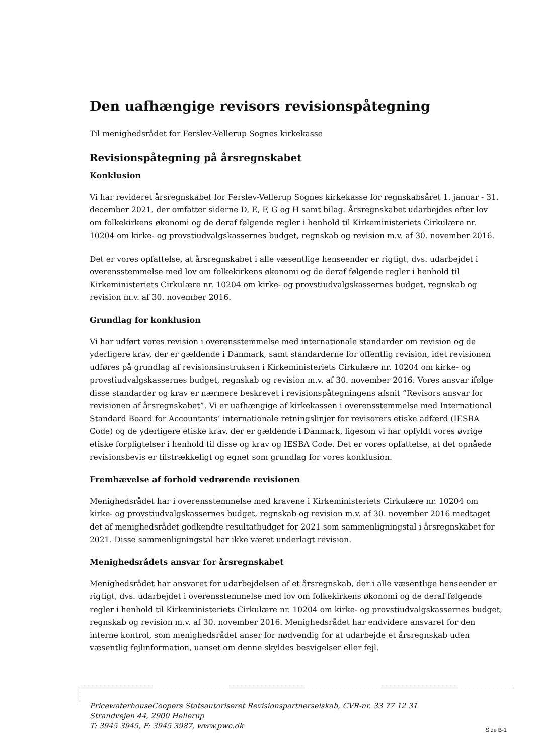Den uafhængige revisors revisionspåtegning
Til menighedsrådet for Ferslev-Vellerup Sognes kirkekasse
Revisionspåtegning på årsregnskabet
Konklusion
Vi har revideret årsregnskabet for Ferslev-Vellerup Sognes kirkekasse for regnskabsåret 1. januar - 31. december 2021, der omfatter siderne D, E, F, G og H samt bilag. Årsregnskabet udarbejdes efter lov om folkekirkens økonomi og de deraf følgende regler i henhold til Kirkeministeriets Cirkulære nr. 10204 om kirke- og provstiudvalgskassernes budget, regnskab og revision m.v. af 30. november 2016.
Det er vores opfattelse, at årsregnskabet i alle væsentlige henseender er rigtigt, dvs. udarbejdet i overensstemmelse med lov om folkekirkens økonomi og de deraf følgende regler i henhold til Kirkeministeriets Cirkulære nr. 10204 om kirke- og provstiudvalgskassernes budget, regnskab og revision m.v. af 30. november 2016.
Grundlag for konklusion
Vi har udført vores revision i overensstemmelse med internationale standarder om revision og de yderligere krav, der er gældende i Danmark, samt standarderne for offentlig revision, idet revisionen udføres på grundlag af revisionsinstruksen i Kirkeministeriets Cirkulære nr. 10204 om kirke- og provstiudvalgskassernes budget, regnskab og revision m.v. af 30. november 2016. Vores ansvar ifølge disse standarder og krav er nærmere beskrevet i revisionspåtegningens afsnit ”Revisors ansvar for revisionen af årsregnskabet”. Vi er uafhængige af kirkekassen i overensstemmelse med International Standard Board for Accountants’ internationale retningslinjer for revisorers etiske adfærd (IESBA Code) og de yderligere etiske krav, der er gældende i Danmark, ligesom vi har opfyldt vores øvrige etiske forpligtelser i henhold til disse og krav og IESBA Code. Det er vores opfattelse, at det opnåede revisionsbevis er tilstrækkeligt og egnet som grundlag for vores konklusion.
Fremhævelse af forhold vedrørende revisionen
Menighedsrådet har i overensstemmelse med kravene i Kirkeministeriets Cirkulære nr. 10204 om kirke- og provstiudvalgskassernes budget, regnskab og revision m.v. af 30. november 2016 medtaget det af menighedsrådet godkendte resultatbudget for 2021 som sammenligningstal i årsregnskabet for 2021. Disse sammenligningstal har ikke været underlagt revision.
Menighedsrådets ansvar for årsregnskabet
Menighedsrådet har ansvaret for udarbejdelsen af et årsregnskab, der i alle væsentlige henseender er rigtigt, dvs. udarbejdet i overensstemmelse med lov om folkekirkens økonomi og de deraf følgende regler i henhold til Kirkeministeriets Cirkulære nr. 10204 om kirke- og provstiudvalgskassernes budget, regnskab og revision m.v. af 30. november 2016. Menighedsrådet har endvidere ansvaret for den interne kontrol, som menighedsrådet anser for nødvendig for at udarbejde et årsregnskab uden væsentlig fejlinformation, uanset om denne skyldes besvigelser eller fejl.
PricewaterhouseCoopers Statsautoriseret Revisionspartnerselskab, CVR-nr. 33 77 12 31
Strandvejen 44, 2900 Hellerup
T: 3945 3945, F: 3945 3987, www.pwc.dk
Side B-1